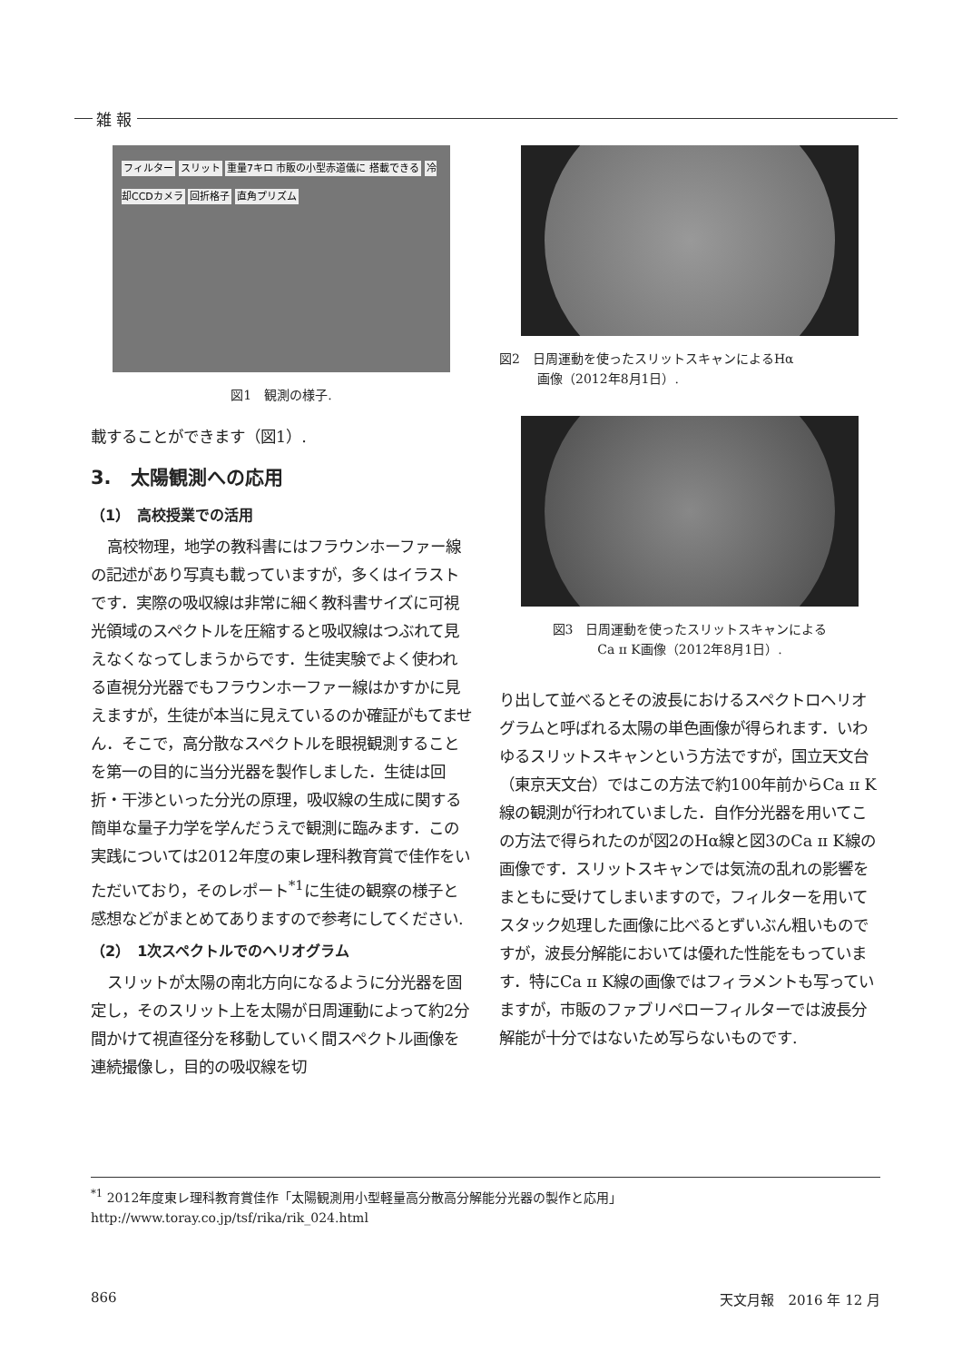雑 報
フィルター スリット 重量7キロ 市販の小型赤道儀に 搭載できる 冷却CCDカメラ 回折格子 直角プリズム
図1　観測の様子.
載することができます（図1）.
3.　太陽観測への応用
（1）　高校授業での活用
高校物理，地学の教科書にはフラウンホーファー線の記述があり写真も載っていますが，多くはイラストです．実際の吸収線は非常に細く教科書サイズに可視光領域のスペクトルを圧縮すると吸収線はつぶれて見えなくなってしまうからです．生徒実験でよく使われる直視分光器でもフラウンホーファー線はかすかに見えますが，生徒が本当に見えているのか確証がもてません．そこで，高分散なスペクトルを眼視観測することを第一の目的に当分光器を製作しました．生徒は回折・干渉といった分光の原理，吸収線の生成に関する簡単な量子力学を学んだうえで観測に臨みます．この実践については2012年度の東レ理科教育賞で佳作をいただいており，そのレポート<sup>*1</sup>に生徒の観察の様子と感想などがまとめてありますので参考にしてください.
（2）　1次スペクトルでのヘリオグラム
スリットが太陽の南北方向になるように分光器を固定し，そのスリット上を太陽が日周運動によって約2分間かけて視直径分を移動していく間スペクトル画像を連続撮像し，目的の吸収線を切
図2　日周運動を使ったスリットスキャンによるHα
　　　画像（2012年8月1日）.
図3　日周運動を使ったスリットスキャンによる
Ca ɪɪ K画像（2012年8月1日）.
り出して並べるとその波長におけるスペクトロヘリオグラムと呼ばれる太陽の単色画像が得られます．いわゆるスリットスキャンという方法ですが，国立天文台（東京天文台）ではこの方法で約100年前からCa ɪɪ K線の観測が行われていました．自作分光器を用いてこの方法で得られたのが図2のHα線と図3のCa ɪɪ K線の画像です．スリットスキャンでは気流の乱れの影響をまともに受けてしまいますので，フィルターを用いてスタック処理した画像に比べるとずいぶん粗いものですが，波長分解能においては優れた性能をもっています．特にCa ɪɪ K線の画像ではフィラメントも写っていますが，市販のファブリペローフィルターでは波長分解能が十分ではないため写らないものです.
<sup>*1</sup> 2012年度東レ理科教育賞佳作「太陽観測用小型軽量高分散高分解能分光器の製作と応用」http://www.toray.co.jp/tsf/rika/rik_024.html
866 天文月報　2016 年 12 月